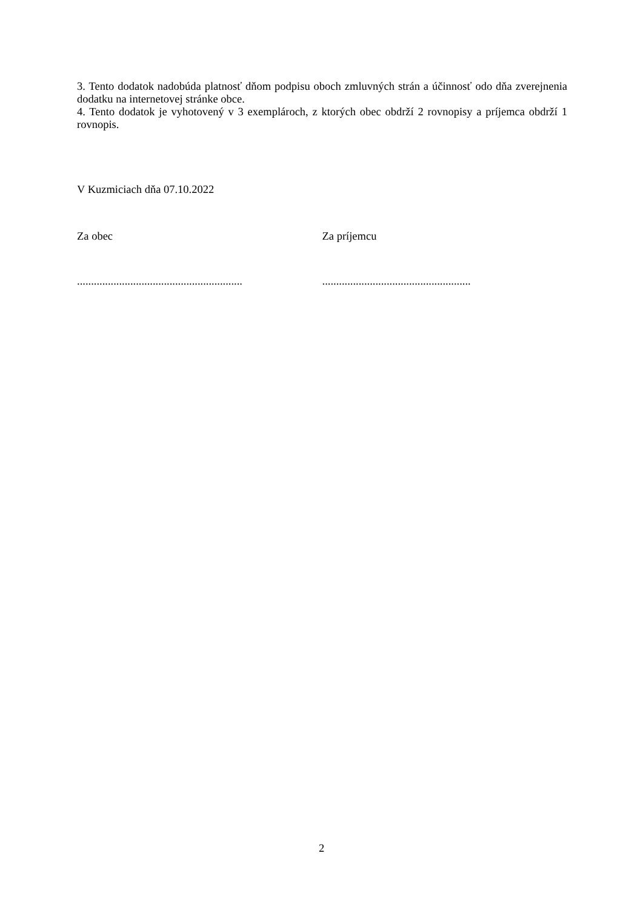3. Tento dodatok nadobúda platnosť dňom podpisu oboch zmluvných strán a účinnosť odo dňa zverejnenia dodatku na internetovej stránke obce.
4. Tento dodatok je vyhotovený v 3 exemplároch, z ktorých obec obdrží 2 rovnopisy a príjemca obdrží 1 rovnopis.
V Kuzmiciach dňa 07.10.2022
Za obec Za príjemcu
...........................................................
.....................................................
2